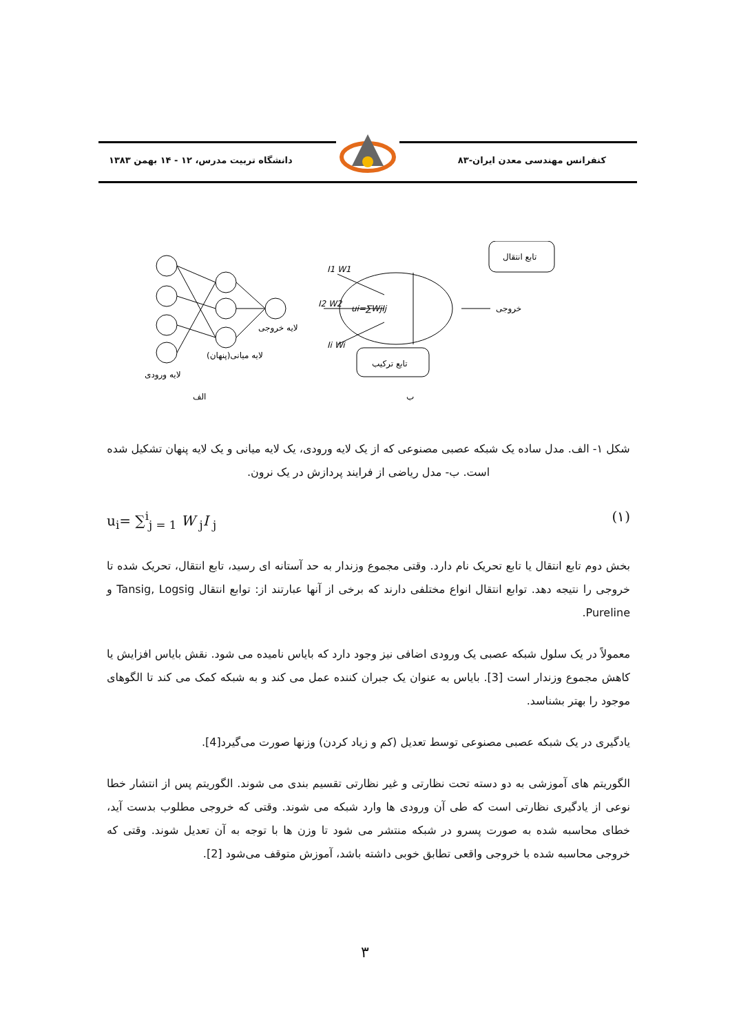کنفرانس مهندسی معدن ایران-۸۳ دانشگاه تربیت مدرس، ۱۲ - ۱۴ بهمن ۱۳۸۳
لایه ورودی
لایه میانی(پنهان)
لایه خروجی
الف
ب
تابع انتقال
تابع ترکیب
خروجی
I1 W1
I2 W2
Ii Wi
ui=∑WjIj
شکل ۱- الف. مدل ساده یک شبکه عصبی مصنوعی که از یک لایه ورودی، یک لایه میانی و یک لایه پنهان تشکیل شده است. ب- مدل ریاضی از فرایند پردازش در یک نرون.
u<sub>i</sub>= ∑<sup>i</sup><sub>j = 1</sub> W <sub>j</sub>I <sub>j</sub> (۱)
بخش دوم تابع انتقال یا تابع تحریک نام دارد. وقتی مجموع وزندار به حد آستانه ای رسید، تابع انتقال، تحریک شده تا خروجی را نتیجه دهد. توابع انتقال انواع مختلفی دارند که برخی از آنها عبارتند از: توابع انتقال Tansig, Logsig و Pureline.
معمولاً در یک سلول شبکه عصبی یک ورودی اضافی نیز وجود دارد که بایاس نامیده می شود. نقش بایاس افزایش یا کاهش مجموع وزندار است [3]. بایاس به عنوان یک جبران کننده عمل می کند و به شبکه کمک می کند تا الگوهای موجود را بهتر بشناسد.
یادگیری در یک شبکه عصبی مصنوعی توسط تعدیل (کم و زیاد کردن) وزنها صورت می‌گیرد[4].
الگوریتم های آموزشی به دو دسته تحت نظارتی و غیر نظارتی تقسیم بندی می شوند. الگوریتم پس از انتشار خطا نوعی از یادگیری نظارتی است که طی آن ورودی ها وارد شبکه می شوند. وقتی که خروجی مطلوب بدست آید، خطای محاسبه شده به صورت پسرو در شبکه منتشر می شود تا وزن ها با توجه به آن تعدیل شوند. وقتی که خروجی محاسبه شده با خروجی واقعی تطابق خوبی داشته باشد، آموزش متوقف می‌شود [2].
۳